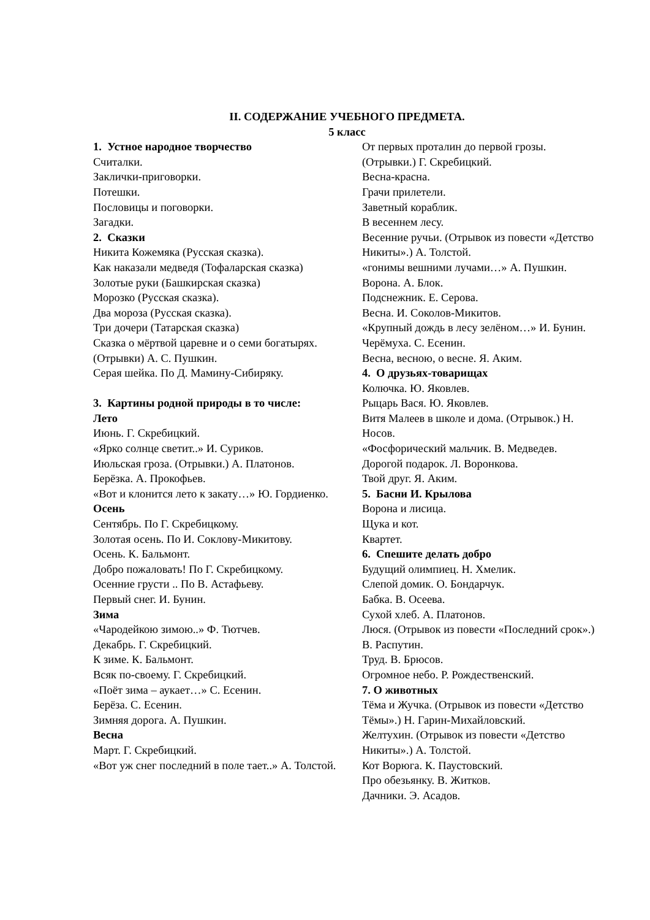II. СОДЕРЖАНИЕ УЧЕБНОГО ПРЕДМЕТА.
5 класс
1. Устное народное творчество
Считалки.
Заклички-приговорки.
Потешки.
Пословицы и поговорки.
Загадки.
2. Сказки
Никита Кожемяка (Русская сказка).
Как наказали медведя (Тофаларская сказка)
Золотые руки (Башкирская сказка)
Морозко (Русская сказка).
Два мороза (Русская сказка).
Три дочери (Татарская сказка)
Сказка о мёртвой царевне и о семи богатырях. (Отрывки) А. С. Пушкин.
Серая шейка. По Д. Мамину-Сибиряку.
3. Картины родной природы в то числе:
Лето
Июнь. Г. Скребицкий.
«Ярко солнце светит..» И. Суриков.
Июльская гроза. (Отрывки.) А. Платонов.
Берёзка. А. Прокофьев.
«Вот и клонится лето к закату…» Ю. Гордиенко.
Осень
Сентябрь. По Г. Скребицкому.
Золотая осень. По И. Соклову-Микитову.
Осень. К. Бальмонт.
Добро пожаловать! По Г. Скребицкому.
Осенние грусти .. По В. Астафьеву.
Первый снег. И. Бунин.
Зима
«Чародейкою зимою..» Ф. Тютчев.
Декабрь. Г. Скребицкий.
К зиме. К. Бальмонт.
Всяк по-своему. Г. Скребицкий.
«Поёт зима – аукает…» С. Есенин.
Берёза. С. Есенин.
Зимняя дорога. А. Пушкин.
Весна
Март. Г. Скребицкий.
«Вот уж снег последний в поле тает..» А. Толстой.
От первых проталин до первой грозы. (Отрывки.) Г. Скребицкий.
Весна-красна.
Грачи прилетели.
Заветный кораблик.
В весеннем лесу.
Весенние ручьи. (Отрывок из повести «Детство Никиты».) А. Толстой.
«гонимы вешними лучами…» А. Пушкин.
Ворона. А. Блок.
Подснежник. Е. Серова.
Весна. И. Соколов-Микитов.
«Крупный дождь в лесу зелёном…» И. Бунин.
Черёмуха. С. Есенин.
Весна, весною, о весне. Я. Аким.
4. О друзьях-товарищах
Колючка. Ю. Яковлев.
Рыцарь Вася. Ю. Яковлев.
Витя Малеев в школе и дома. (Отрывок.) Н. Носов.
«Фосфорический мальчик. В. Медведев.
Дорогой подарок. Л. Воронкова.
Твой друг. Я. Аким.
5. Басни И. Крылова
Ворона и лисица.
Щука и кот.
Квартет.
6. Спешите делать добро
Будущий олимпиец. Н. Хмелик.
Слепой домик. О. Бондарчук.
Бабка. В. Осеева.
Сухой хлеб. А. Платонов.
Люся. (Отрывок из повести «Последний срок».) В. Распутин.
Труд. В. Брюсов.
Огромное небо. Р. Рождественский.
7. О животных
Тёма и Жучка. (Отрывок из повести «Детство Тёмы».) Н. Гарин-Михайловский.
Желтухин. (Отрывок из повести «Детство Никиты».) А. Толстой.
Кот Ворюга. К. Паустовский.
Про обезьянку. В. Житков.
Дачники. Э. Асадов.